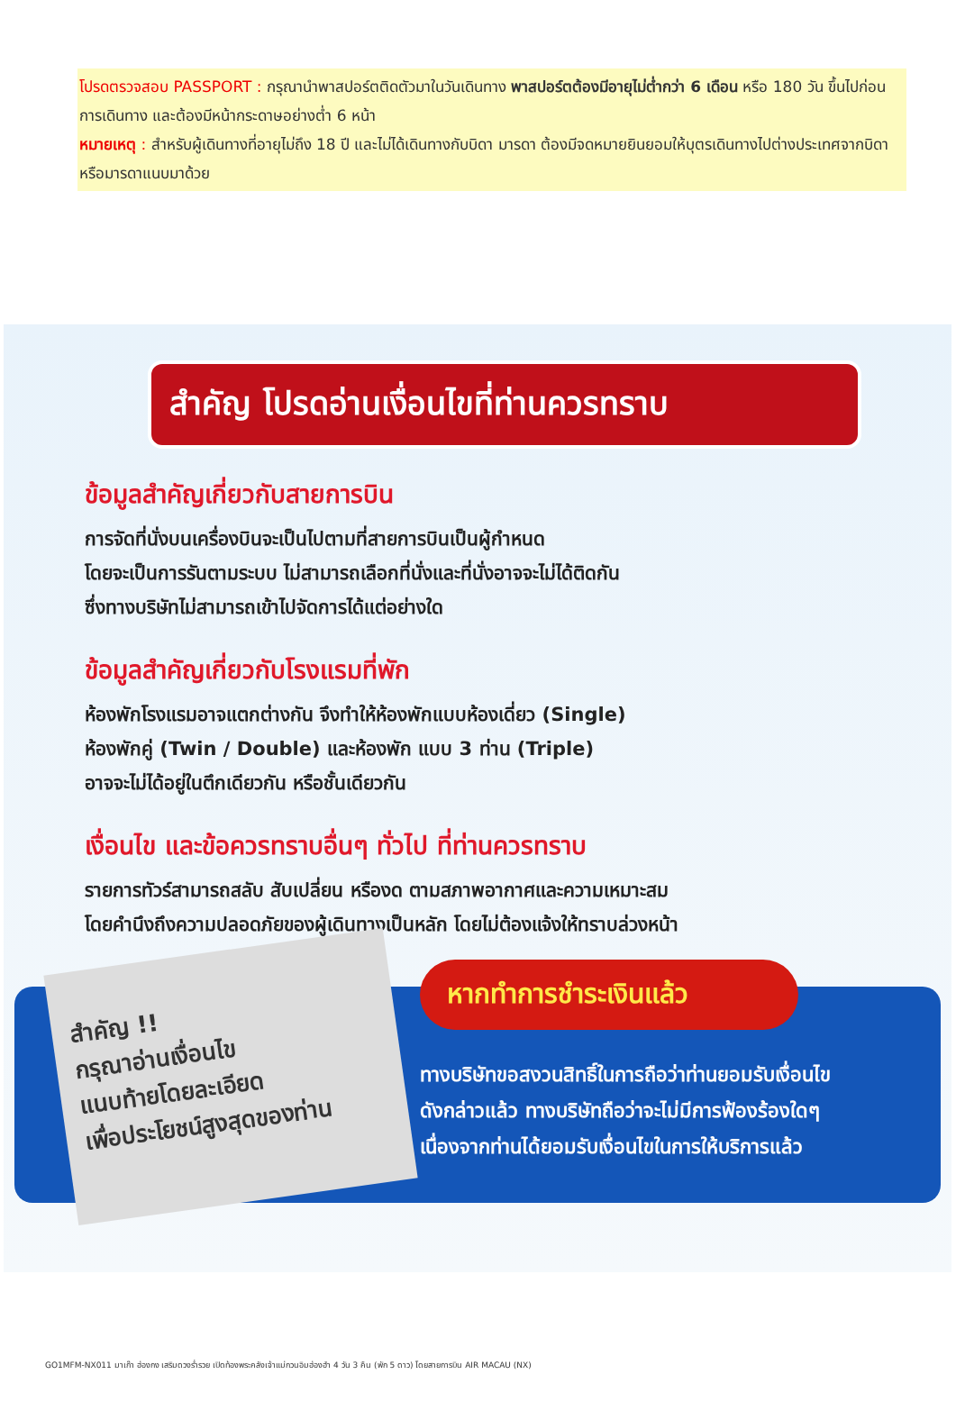โปรดตรวจสอบ PASSPORT : กรุณานำพาสปอร์ตติดตัวมาในวันเดินทาง พาสปอร์ตต้องมีอายุไม่ต่ำกว่า 6 เดือน หรือ 180 วัน ขึ้นไปก่อนการเดินทาง และต้องมีหน้ากระดาษอย่างต่ำ 6 หน้า
หมายเหตุ : สำหรับผู้เดินทางที่อายุไม่ถึง 18 ปี และไม่ได้เดินทางกับบิดา มารดา ต้องมีจดหมายยินยอมให้บุตรเดินทางไปต่างประเทศจากบิดาหรือมารดาแนบมาด้วย
สำคัญ โปรดอ่านเงื่อนไขที่ท่านควรทราบ
ข้อมูลสำคัญเกี่ยวกับสายการบิน
การจัดที่นั่งบนเครื่องบินจะเป็นไปตามที่สายการบินเป็นผู้กำหนด
โดยจะเป็นการรันตามระบบ ไม่สามารถเลือกที่นั่งและที่นั่งอาจจะไม่ได้ติดกัน
ซึ่งทางบริษัทไม่สามารถเข้าไปจัดการได้แต่อย่างใด
ข้อมูลสำคัญเกี่ยวกับโรงแรมที่พัก
ห้องพักโรงแรมอาจแตกต่างกัน จึงทำให้ห้องพักแบบห้องเดี่ยว (Single)
ห้องพักคู่ (Twin / Double) และห้องพัก แบบ 3 ท่าน (Triple)
อาจจะไม่ได้อยู่ในตึกเดียวกัน หรือชั้นเดียวกัน
เงื่อนไข และข้อควรทราบอื่นๆ ทั่วไป ที่ท่านควรทราบ
รายการทัวร์สามารถสลับ สับเปลี่ยน หรืองด ตามสภาพอากาศและความเหมาะสม
โดยคำนึงถึงความปลอดภัยของผู้เดินทางเป็นหลัก โดยไม่ต้องแจ้งให้ทราบล่วงหน้า
สำคัญ !!
กรุณาอ่านเงื่อนไข
แนบท้ายโดยละเอียด
เพื่อประโยชน์สูงสุดของท่าน
หากทำการชำระเงินแล้ว
ทางบริษัทขอสงวนสิทธิ์ในการถือว่าท่านยอมรับเงื่อนไข
ดังกล่าวแล้ว ทางบริษัทถือว่าจะไม่มีการฟ้องร้องใดๆ
เนื่องจากท่านได้ยอมรับเงื่อนไขในการให้บริการแล้ว
GO1MFM-NX011 มาเก๊า ฮ่องกง เสริมดวงร่ำรวย เปิดท้องพระคลังเจ้าแม่กวนอิมฮ่องฮำ 4 วัน 3 คืน (พัก 5 ดาว) โดยสายการบิน AIR MACAU (NX)